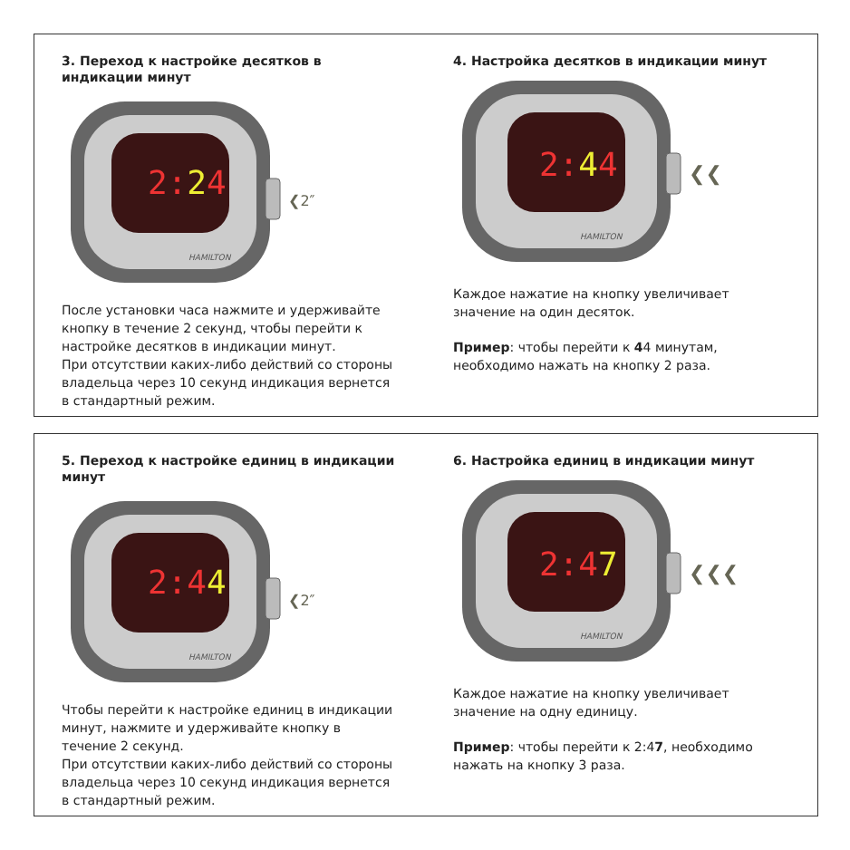3. Переход к настройке десятков в индикации минут
2:24
HAMILTON
❮2″
После установки часа нажмите и удерживайте кнопку в течение 2 секунд, чтобы перейти к настройке десятков в индикации минут.
При отсутствии каких-либо действий со стороны владельца через 10 секунд индикация вернется в стандартный режим.
4. Настройка десятков в индикации минут
2:44
HAMILTON
❮❮
Каждое нажатие на кнопку увеличивает значение на один десяток.
Пример: чтобы перейти к 44 минутам, необходимо нажать на кнопку 2 раза.
5. Переход к настройке единиц в индикации минут
2:44
HAMILTON
❮2″
Чтобы перейти к настройке единиц в индикации минут, нажмите и удерживайте кнопку в течение 2 секунд.
При отсутствии каких-либо действий со стороны владельца через 10 секунд индикация вернется в стандартный режим.
6. Настройка единиц в индикации минут
2:47
HAMILTON
❮❮❮
Каждое нажатие на кнопку увеличивает значение на одну единицу.
Пример: чтобы перейти к 2:47, необходимо нажать на кнопку 3 раза.